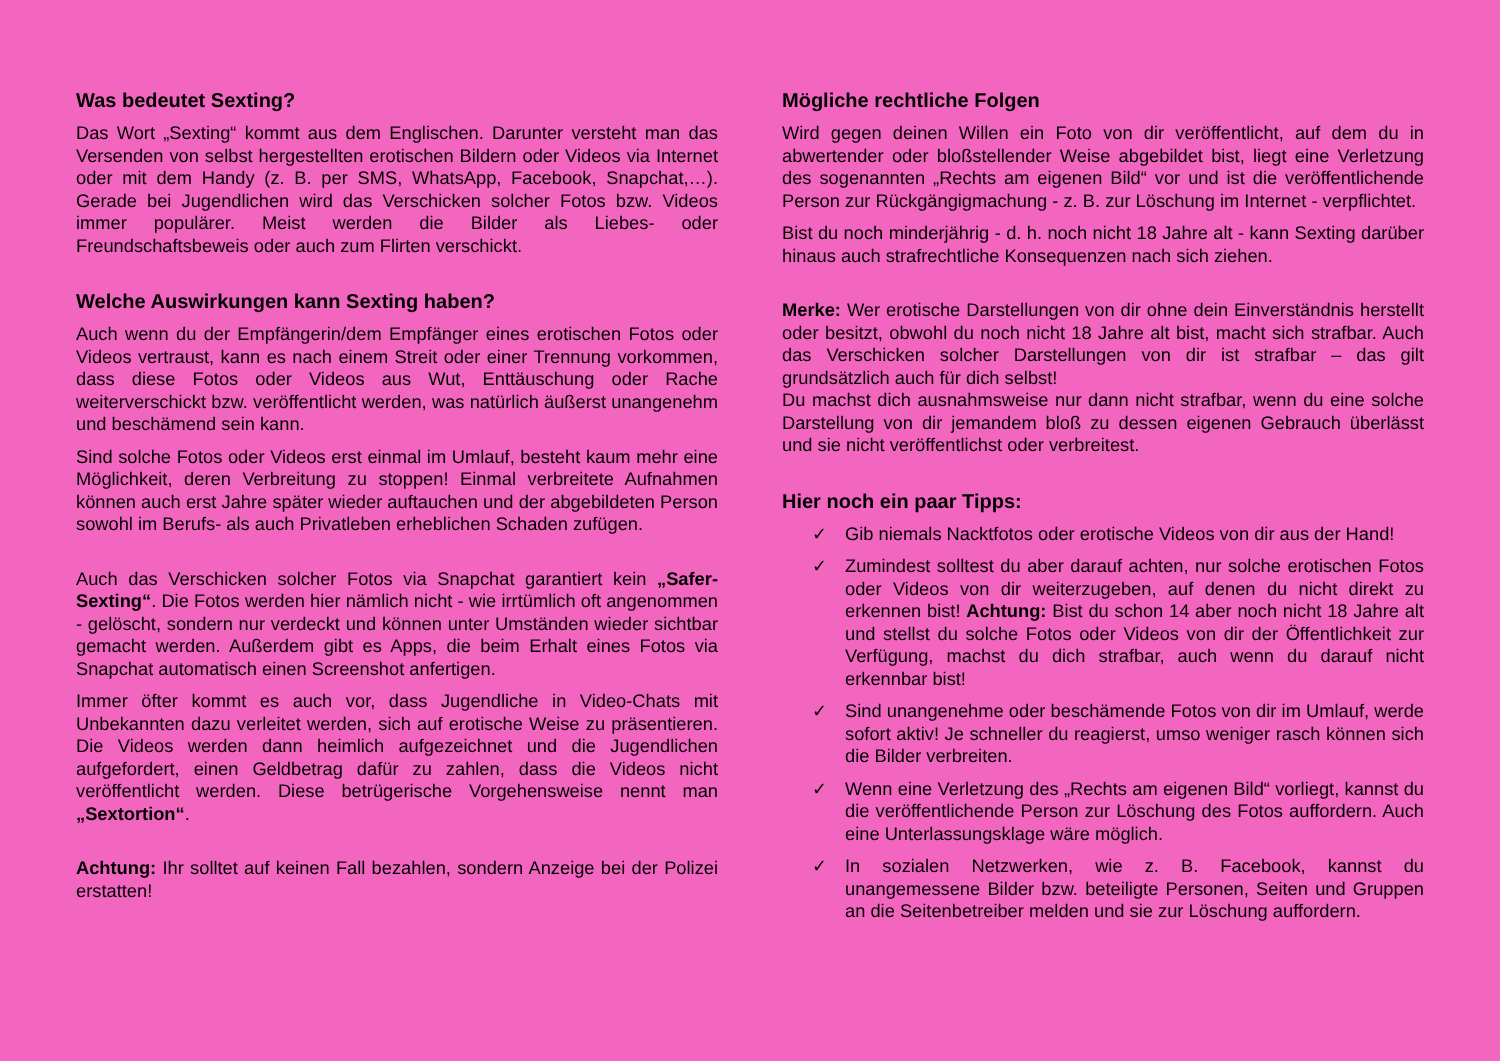Was bedeutet Sexting?
Das Wort „Sexting“ kommt aus dem Englischen. Darunter versteht man das Versenden von selbst hergestellten erotischen Bildern oder Videos via Internet oder mit dem Handy (z. B. per SMS, WhatsApp, Facebook, Snapchat,…). Gerade bei Jugendlichen wird das Verschicken solcher Fotos bzw. Videos immer populärer. Meist werden die Bilder als Liebes- oder Freundschaftsbeweis oder auch zum Flirten verschickt.
Welche Auswirkungen kann Sexting haben?
Auch wenn du der Empfängerin/dem Empfänger eines erotischen Fotos oder Videos vertraust, kann es nach einem Streit oder einer Trennung vorkommen, dass diese Fotos oder Videos aus Wut, Enttäuschung oder Rache weiterverschickt bzw. veröffentlicht werden, was natürlich äußerst unangenehm und beschämend sein kann.
Sind solche Fotos oder Videos erst einmal im Umlauf, besteht kaum mehr eine Möglichkeit, deren Verbreitung zu stoppen! Einmal verbreitete Aufnahmen können auch erst Jahre später wieder auftauchen und der abgebildeten Person sowohl im Berufs- als auch Privatleben erheblichen Schaden zufügen.
Auch das Verschicken solcher Fotos via Snapchat garantiert kein „Safer-Sexting“. Die Fotos werden hier nämlich nicht - wie irrtümlich oft angenommen - gelöscht, sondern nur verdeckt und können unter Umständen wieder sichtbar gemacht werden. Außerdem gibt es Apps, die beim Erhalt eines Fotos via Snapchat automatisch einen Screenshot anfertigen.
Immer öfter kommt es auch vor, dass Jugendliche in Video-Chats mit Unbekannten dazu verleitet werden, sich auf erotische Weise zu präsentieren. Die Videos werden dann heimlich aufgezeichnet und die Jugendlichen aufgefordert, einen Geldbetrag dafür zu zahlen, dass die Videos nicht veröffentlicht werden. Diese betrügerische Vorgehensweise nennt man „Sextortion“.
Achtung: Ihr solltet auf keinen Fall bezahlen, sondern Anzeige bei der Polizei erstatten!
Mögliche rechtliche Folgen
Wird gegen deinen Willen ein Foto von dir veröffentlicht, auf dem du in abwertender oder bloßstellender Weise abgebildet bist, liegt eine Verletzung des sogenannten „Rechts am eigenen Bild“ vor und ist die veröffentlichende Person zur Rückgängigmachung - z. B. zur Löschung im Internet - verpflichtet.
Bist du noch minderjährig - d. h. noch nicht 18 Jahre alt - kann Sexting darüber hinaus auch strafrechtliche Konsequenzen nach sich ziehen.
Merke: Wer erotische Darstellungen von dir ohne dein Einverständnis herstellt oder besitzt, obwohl du noch nicht 18 Jahre alt bist, macht sich strafbar. Auch das Verschicken solcher Darstellungen von dir ist strafbar – das gilt grundsätzlich auch für dich selbst!
Du machst dich ausnahmsweise nur dann nicht strafbar, wenn du eine solche Darstellung von dir jemandem bloß zu dessen eigenen Gebrauch überlässt und sie nicht veröffentlichst oder verbreitest.
Hier noch ein paar Tipps:
✓ Gib niemals Nacktfotos oder erotische Videos von dir aus der Hand!
✓ Zumindest solltest du aber darauf achten, nur solche erotischen Fotos oder Videos von dir weiterzugeben, auf denen du nicht direkt zu erkennen bist! Achtung: Bist du schon 14 aber noch nicht 18 Jahre alt und stellst du solche Fotos oder Videos von dir der Öffentlichkeit zur Verfügung, machst du dich strafbar, auch wenn du darauf nicht erkennbar bist!
✓ Sind unangenehme oder beschämende Fotos von dir im Umlauf, werde sofort aktiv! Je schneller du reagierst, umso weniger rasch können sich die Bilder verbreiten.
✓ Wenn eine Verletzung des „Rechts am eigenen Bild“ vorliegt, kannst du die veröffentlichende Person zur Löschung des Fotos auffordern. Auch eine Unterlassungsklage wäre möglich.
✓ In sozialen Netzwerken, wie z. B. Facebook, kannst du unangemessene Bilder bzw. beteiligte Personen, Seiten und Gruppen an die Seitenbetreiber melden und sie zur Löschung auffordern.